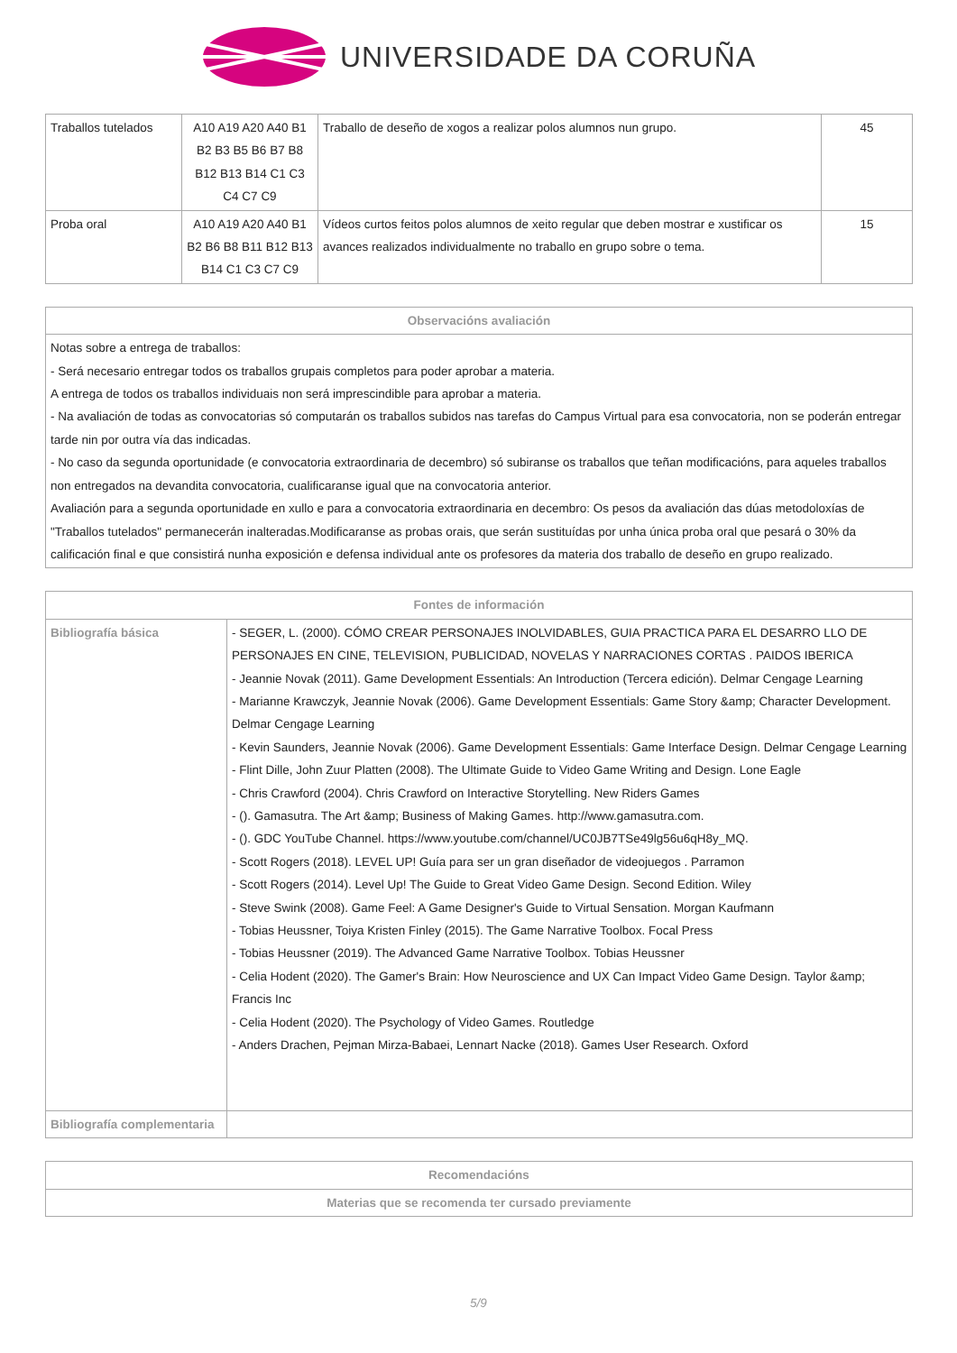UNIVERSIDADE DA CORUÑA
| Traballos tutelados | A10 A19 A20 A40 B1 B2 B3 B5 B6 B7 B8 B12 B13 B14 C1 C3 C4 C7 C9 | Traballo de deseño de xogos a realizar polos alumnos nun grupo. | 45 |
| Proba oral | A10 A19 A20 A40 B1 B2 B6 B8 B11 B12 B13 B14 C1 C3 C7 C9 | Vídeos curtos feitos polos alumnos de xeito regular que deben mostrar e xustificar os avances realizados individualmente no traballo en grupo sobre o tema. | 15 |
| Observacións avaliación |
| --- |
| Notas sobre a entrega de traballos: - Será necesario entregar todos os traballos grupais completos para poder aprobar a materia. A entrega de todos os traballos individuais non será imprescindible para aprobar a materia. - Na avaliación de todas as convocatorias só computarán os traballos subidos nas tarefas do Campus Virtual para esa convocatoria, non se poderán entregar tarde nin por outra vía das indicadas. - No caso da segunda oportunidade (e convocatoria extraordinaria de decembro) só subiranse os traballos que teñan modificacións, para aqueles traballos non entregados na devandita convocatoria, cualificaranse igual que na convocatoria anterior. Avaliación para a segunda oportunidade en xullo e para a convocatoria extraordinaria en decembro: Os pesos da avaliación das dúas metodoloxías de "Traballos tutelados" permanecerán inalteradas.Modificaranse as probas orais, que serán sustituídas por unha única proba oral que pesará o 30% da calificación final e que consistirá nunha exposición e defensa individual ante os profesores da materia dos traballo de deseño en grupo realizado. |
| Fontes de información | |
| --- | --- |
| Bibliografía básica | - SEGER, L. (2000). CÓMO CREAR PERSONAJES INOLVIDABLES, GUIA PRACTICA PARA EL DESARRO LLO DE PERSONAJES EN CINE, TELEVISION, PUBLICIDAD, NOVELAS Y NARRACIONES CORTAS . PAIDOS IBERICA - Jeannie Novak (2011). Game Development Essentials: An Introduction (Tercera edición). Delmar Cengage Learning - Marianne Krawczyk, Jeannie Novak (2006). Game Development Essentials: Game Story &amp; Character Development. Delmar Cengage Learning - Kevin Saunders, Jeannie Novak (2006). Game Development Essentials: Game Interface Design. Delmar Cengage Learning - Flint Dille, John Zuur Platten (2008). The Ultimate Guide to Video Game Writing and Design. Lone Eagle - Chris Crawford (2004). Chris Crawford on Interactive Storytelling. New Riders Games - (). Gamasutra. The Art &amp; Business of Making Games. http://www.gamasutra.com. - (). GDC YouTube Channel. https://www.youtube.com/channel/UC0JB7TSe49lg56u6qH8y_MQ. - Scott Rogers (2018). LEVEL UP! Guía para ser un gran diseñador de videojuegos . Parramon - Scott Rogers (2014). Level Up! The Guide to Great Video Game Design. Second Edition. Wiley - Steve Swink (2008). Game Feel: A Game Designer's Guide to Virtual Sensation. Morgan Kaufmann - Tobias Heussner, Toiya Kristen Finley (2015). The Game Narrative Toolbox. Focal Press - Tobias Heussner (2019). The Advanced Game Narrative Toolbox. Tobias Heussner - Celia Hodent (2020). The Gamer's Brain: How Neuroscience and UX Can Impact Video Game Design. Taylor &amp; Francis Inc - Celia Hodent (2020). The Psychology of Video Games. Routledge - Anders Drachen, Pejman Mirza-Babaei, Lennart Nacke (2018). Games User Research. Oxford |
| Bibliografía complementaria | |
| Recomendacións |
| --- |
| Materias que se recomenda ter cursado previamente |
5/9